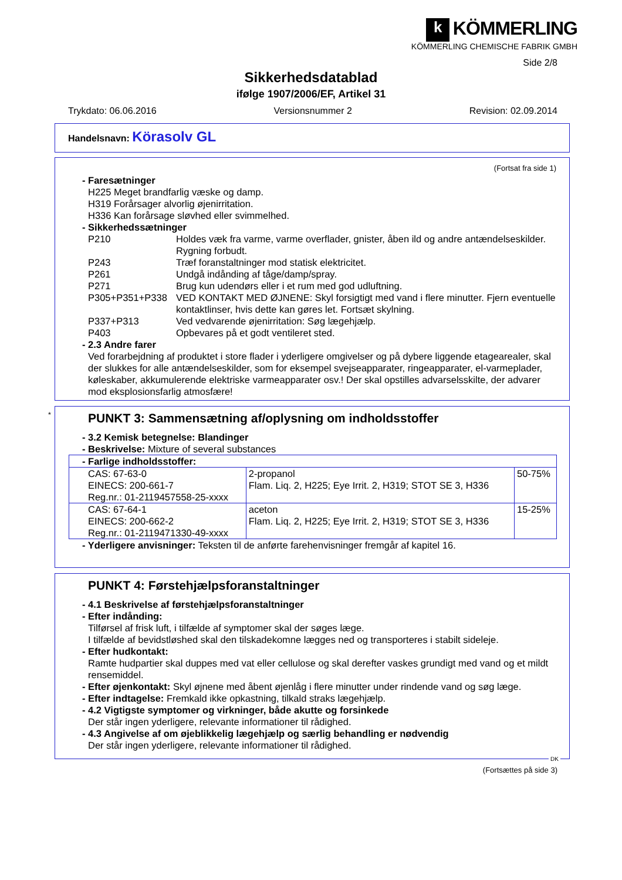k KÖMMERLING
KÖMMERLING CHEMISCHE FABRIK GMBH
Side 2/8
Sikkerhedsdatablad
ifølge 1907/2006/EF, Artikel 31
Trykdato: 06.06.2016 Versionsnummer 2 Revision: 02.09.2014
Handelsnavn: Körasolv GL
(Fortsat fra side 1)
- Faresætninger
H225 Meget brandfarlig væske og damp.
H319 Forårsager alvorlig øjenirritation.
H336 Kan forårsage sløvhed eller svimmelhed.
- Sikkerhedssætninger
P210 Holdes væk fra varme, varme overflader, gnister, åben ild og andre antændelseskilder. Rygning forbudt.
P243 Træf foranstaltninger mod statisk elektricitet.
P261 Undgå indånding af tåge/damp/spray.
P271 Brug kun udendørs eller i et rum med god udluftning.
P305+P351+P338 VED KONTAKT MED ØJNENE: Skyl forsigtigt med vand i flere minutter. Fjern eventuelle kontaktlinser, hvis dette kan gøres let. Fortsæt skylning.
P337+P313 Ved vedvarende øjenirritation: Søg lægehjælp.
P403 Opbevares på et godt ventileret sted.
- 2.3 Andre farer
Ved forarbejdning af produktet i store flader i yderligere omgivelser og på dybere liggende etagearealer, skal der slukkes for alle antændelseskilder, som for eksempel svejseapparater, ringeapparater, el-varmeplader, køleskaber, akkumulerende elektriske varmeapparater osv.! Der skal opstilles advarselsskilte, der advarer mod eksplosionsfarlig atmosfære!
*
PUNKT 3: Sammensætning af/oplysning om indholdsstoffer
- 3.2 Kemisk betegnelse: Blandinger
- Beskrivelse: Mixture of several substances
| - Farlige indholdsstoffer: | | |
| CAS: 67-63-0 EINECS: 200-661-7 Reg.nr.: 01-2119457558-25-xxxx | 2-propanol Flam. Liq. 2, H225; Eye Irrit. 2, H319; STOT SE 3, H336 | 50-75% |
| CAS: 67-64-1 EINECS: 200-662-2 Reg.nr.: 01-2119471330-49-xxxx | aceton Flam. Liq. 2, H225; Eye Irrit. 2, H319; STOT SE 3, H336 | 15-25% |
- Yderligere anvisninger: Teksten til de anførte farehenvisninger fremgår af kapitel 16.
PUNKT 4: Førstehjælpsforanstaltninger
- 4.1 Beskrivelse af førstehjælpsforanstaltninger
- Efter indånding:
Tilførsel af frisk luft, i tilfælde af symptomer skal der søges læge.
I tilfælde af bevidstløshed skal den tilskadekomne lægges ned og transporteres i stabilt sideleje.
- Efter hudkontakt:
Ramte hudpartier skal duppes med vat eller cellulose og skal derefter vaskes grundigt med vand og et mildt rensemiddel.
- Efter øjenkontakt: Skyl øjnene med åbent øjenlåg i flere minutter under rindende vand og søg læge.
- Efter indtagelse: Fremkald ikke opkastning, tilkald straks lægehjælp.
- 4.2 Vigtigste symptomer og virkninger, både akutte og forsinkede
Der står ingen yderligere, relevante informationer til rådighed.
- 4.3 Angivelse af om øjeblikkelig lægehjælp og særlig behandling er nødvendig
Der står ingen yderligere, relevante informationer til rådighed.
DK
(Fortsættes på side 3)